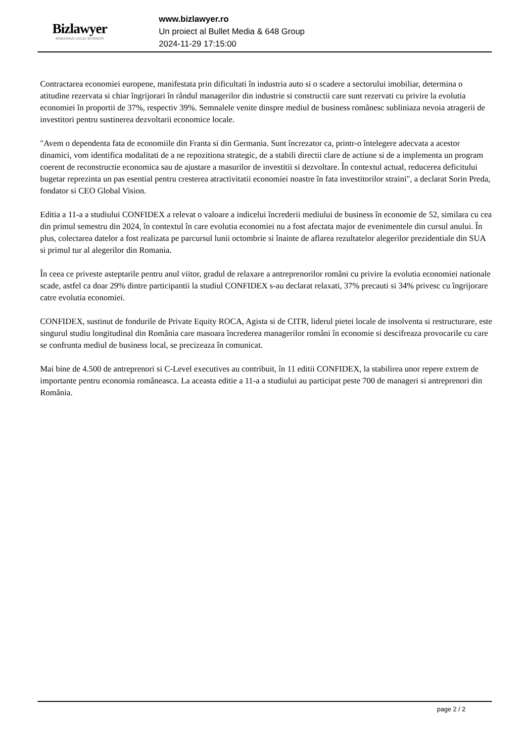Bizlawyer
ROMANIAN LEGAL BUSINESS
www.bizlawyer.ro
Un proiect al Bullet Media & 648 Group
2024-11-29 17:15:00
Contractarea economiei europene, manifestata prin dificultati în industria auto si o scadere a sectorului imobiliar, determina o atitudine rezervata si chiar îngrijorari în rândul managerilor din industrie si constructii care sunt rezervati cu privire la evolutia economiei în proportii de 37%, respectiv 39%. Semnalele venite dinspre mediul de business românesc subliniaza nevoia atragerii de investitori pentru sustinerea dezvoltarii economice locale.
"Avem o dependenta fata de economiile din Franta si din Germania. Sunt încrezator ca, printr-o întelegere adecvata a acestor dinamici, vom identifica modalitati de a ne repozitiona strategic, de a stabili directii clare de actiune si de a implementa un program coerent de reconstructie economica sau de ajustare a masurilor de investitii si dezvoltare. În contextul actual, reducerea deficitului bugetar reprezinta un pas esential pentru cresterea atractivitatii economiei noastre în fata investitorilor straini", a declarat Sorin Preda, fondator si CEO Global Vision.
Editia a 11-a a studiului CONFIDEX a relevat o valoare a indicelui încrederii mediului de business în economie de 52, similara cu cea din primul semestru din 2024, în contextul în care evolutia economiei nu a fost afectata major de evenimentele din cursul anului. În plus, colectarea datelor a fost realizata pe parcursul lunii octombrie si înainte de aflarea rezultatelor alegerilor prezidentiale din SUA si primul tur al alegerilor din Romania.
În ceea ce priveste asteptarile pentru anul viitor, gradul de relaxare a antreprenorilor români cu privire la evolutia economiei nationale scade, astfel ca doar 29% dintre participantii la studiul CONFIDEX s-au declarat relaxati, 37% precauti si 34% privesc cu îngrijorare catre evolutia economiei.
CONFIDEX, sustinut de fondurile de Private Equity ROCA, Agista si de CITR, liderul pietei locale de insolventa si restructurare, este singurul studiu longitudinal din România care masoara încrederea managerilor români în economie si descifreaza provocarile cu care se confrunta mediul de business local, se precizeaza în comunicat.
Mai bine de 4.500 de antreprenori si C-Level executives au contribuit, în 11 editii CONFIDEX, la stabilirea unor repere extrem de importante pentru economia româneasca. La aceasta editie a 11-a a studiului au participat peste 700 de manageri si antreprenori din România.
page 2 / 2